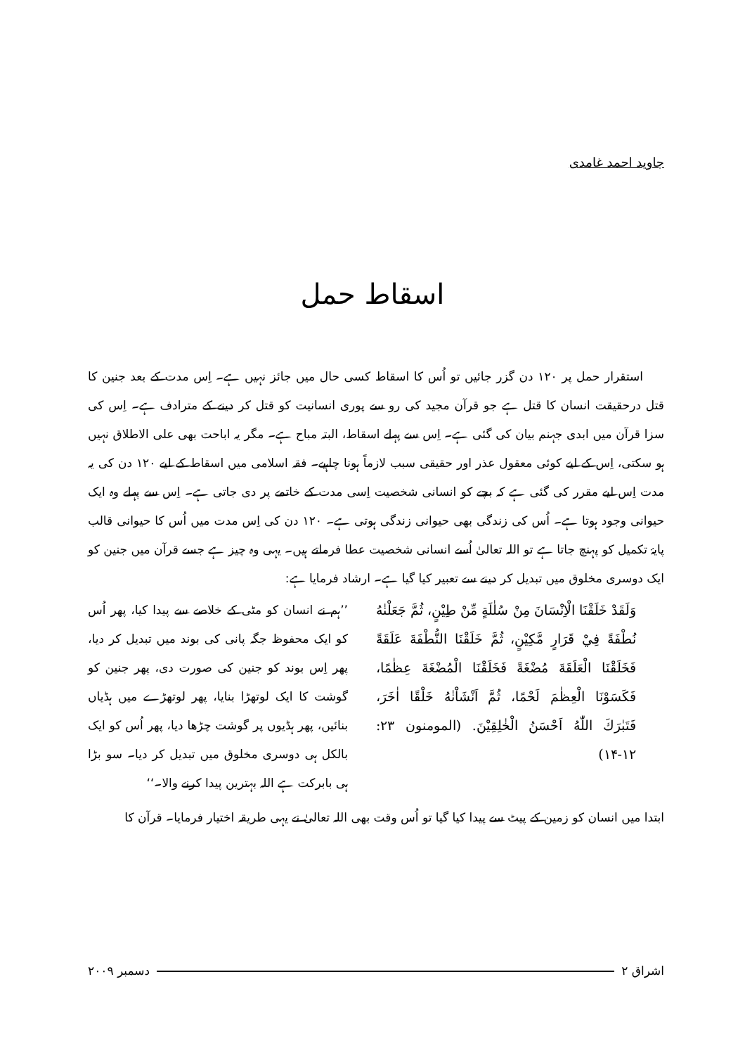جاوید احمد غامدی
اسقاط حمل
استقرار حمل پر ۱۲۰ دن گزر جائیں تو اُس کا اسقاط کسی حال میں جائز نہیں ہے۔ اِس مدت کے بعد جنین کا قتل درحقیقت انسان کا قتل ہے جو قرآن مجید کی رو سے پوری انسانیت کو قتل کر دینے کے مترادف ہے۔ اِس کی سزا قرآن میں ابدی جہنم بیان کی گئی ہے۔ اِس سے پہلے اسقاط، البتہ مباح ہے۔ مگر یہ اباحت بھی علی الاطلاق نہیں ہو سکتی، اِس کے لیے کوئی معقول عذر اور حقیقی سبب لازماً ہونا چاہیے۔ فقہ اسلامی میں اسقاط کے لیے ۱۲۰ دن کی یہ مدت اِس لیے مقرر کی گئی ہے کہ بچے کو انسانی شخصیت اِسی مدت کے خاتمے پر دی جاتی ہے۔ اِس سے پہلے وہ ایک حیوانی وجود ہوتا ہے۔ اُس کی زندگی بھی حیوانی زندگی ہوتی ہے۔ ۱۲۰ دن کی اِس مدت میں اُس کا حیوانی قالب پایۂ تکمیل کو پہنچ جاتا ہے تو اللہ تعالیٰ اُسے انسانی شخصیت عطا فرماتے ہیں۔ یہی وہ چیز ہے جسے قرآن میں جنین کو ایک دوسری مخلوق میں تبدیل کر دینے سے تعبیر کیا گیا ہے۔ ارشاد فرمایا ہے:
وَلَقَدْ خَلَقْنَا الْاِنْسَانَ مِنْ سُلٰلَةٍ مِّنْ طِيْنٍ، ثُمَّ جَعَلْنٰهُ نُطْفَةً فِيْ قَرَارٍ مَّكِيْنٍ، ثُمَّ خَلَقْنَا النُّطْفَةَ عَلَقَةً فَخَلَقْنَا الْعَلَقَةَ مُضْغَةً فَخَلَقْنَا الْمُضْغَةَ عِظٰمًا، فَكَسَوْنَا الْعِظٰمَ لَحْمًا، ثُمَّ اَنْشَاْنٰهُ خَلْقًا اٰخَرَ، فَتَبٰرَكَ اللّٰهُ اَحْسَنُ الْخٰلِقِيْنَ. (المومنون ۲۳: ۱۲-۱۴)
’’ہم نے انسان کو مٹی کے خلاصے سے پیدا کیا، پھر اُس کو ایک محفوظ جگہ پانی کی بوند میں تبدیل کر دیا، پھر اِس بوند کو جنین کی صورت دی، پھر جنین کو گوشت کا ایک لوتھڑا بنایا، پھر لوتھڑے میں ہڈیاں بنائیں، پھر ہڈیوں پر گوشت چڑھا دیا، پھر اُس کو ایک بالکل ہی دوسری مخلوق میں تبدیل کر دیا۔ سو بڑا ہی بابرکت ہے اللہ بہترین پیدا کرنے والا۔‘‘
ابتدا میں انسان کو زمین کے پیٹ سے پیدا کیا گیا تو اُس وقت بھی اللہ تعالیٰ نے یہی طریقہ اختیار فرمایا۔ قرآن کا
اشراق ۲ دسمبر ۲۰۰۹